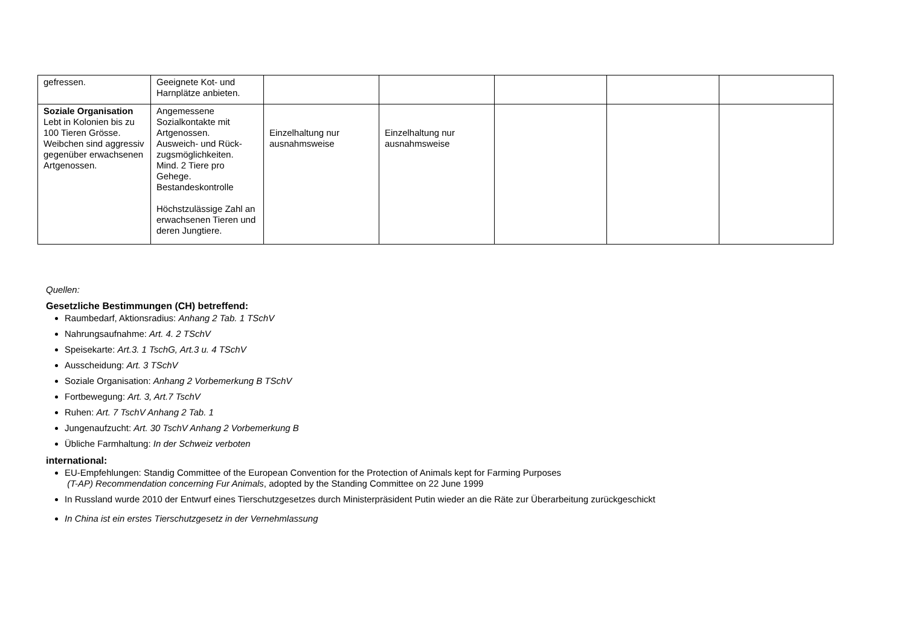| gefressen. | Geeignete Kot- und Harnplätze anbieten. | | | | | |
| Soziale Organisation Lebt in Kolonien bis zu 100 Tieren Grösse. Weibchen sind aggressiv gegenüber erwachsenen Artgenossen. | Angemessene Sozialkontakte mit Artgenossen. Ausweich- und Rück-zugsmöglichkeiten. Mind. 2 Tiere pro Gehege. Bestandeskontrolle Höchstzulässige Zahl an erwachsenen Tieren und deren Jungtiere. | Einzelhaltung nur ausnahmsweise | Einzelhaltung nur ausnahmsweise | | | |
Quellen:
Gesetzliche Bestimmungen (CH) betreffend:
Raumbedarf, Aktionsradius: Anhang 2 Tab. 1 TSchV
Nahrungsaufnahme: Art. 4. 2 TSchV
Speisekarte: Art.3. 1 TschG, Art.3 u. 4 TSchV
Ausscheidung: Art. 3 TSchV
Soziale Organisation: Anhang 2 Vorbemerkung B TSchV
Fortbewegung: Art. 3, Art.7 TschV
Ruhen: Art. 7 TschV Anhang 2 Tab. 1
Jungenaufzucht: Art. 30 TschV Anhang 2 Vorbemerkung B
Übliche Farmhaltung: In der Schweiz verboten
international:
EU-Empfehlungen: Standig Committee of the European Convention for the Protection of Animals kept for Farming Purposes
(T-AP) Recommendation concerning Fur Animals, adopted by the Standing Committee on 22 June 1999
In Russland wurde 2010 der Entwurf eines Tierschutzgesetzes durch Ministerpräsident Putin wieder an die Räte zur Überarbeitung zurückgeschickt
In China ist ein erstes Tierschutzgesetz in der Vernehmlassung